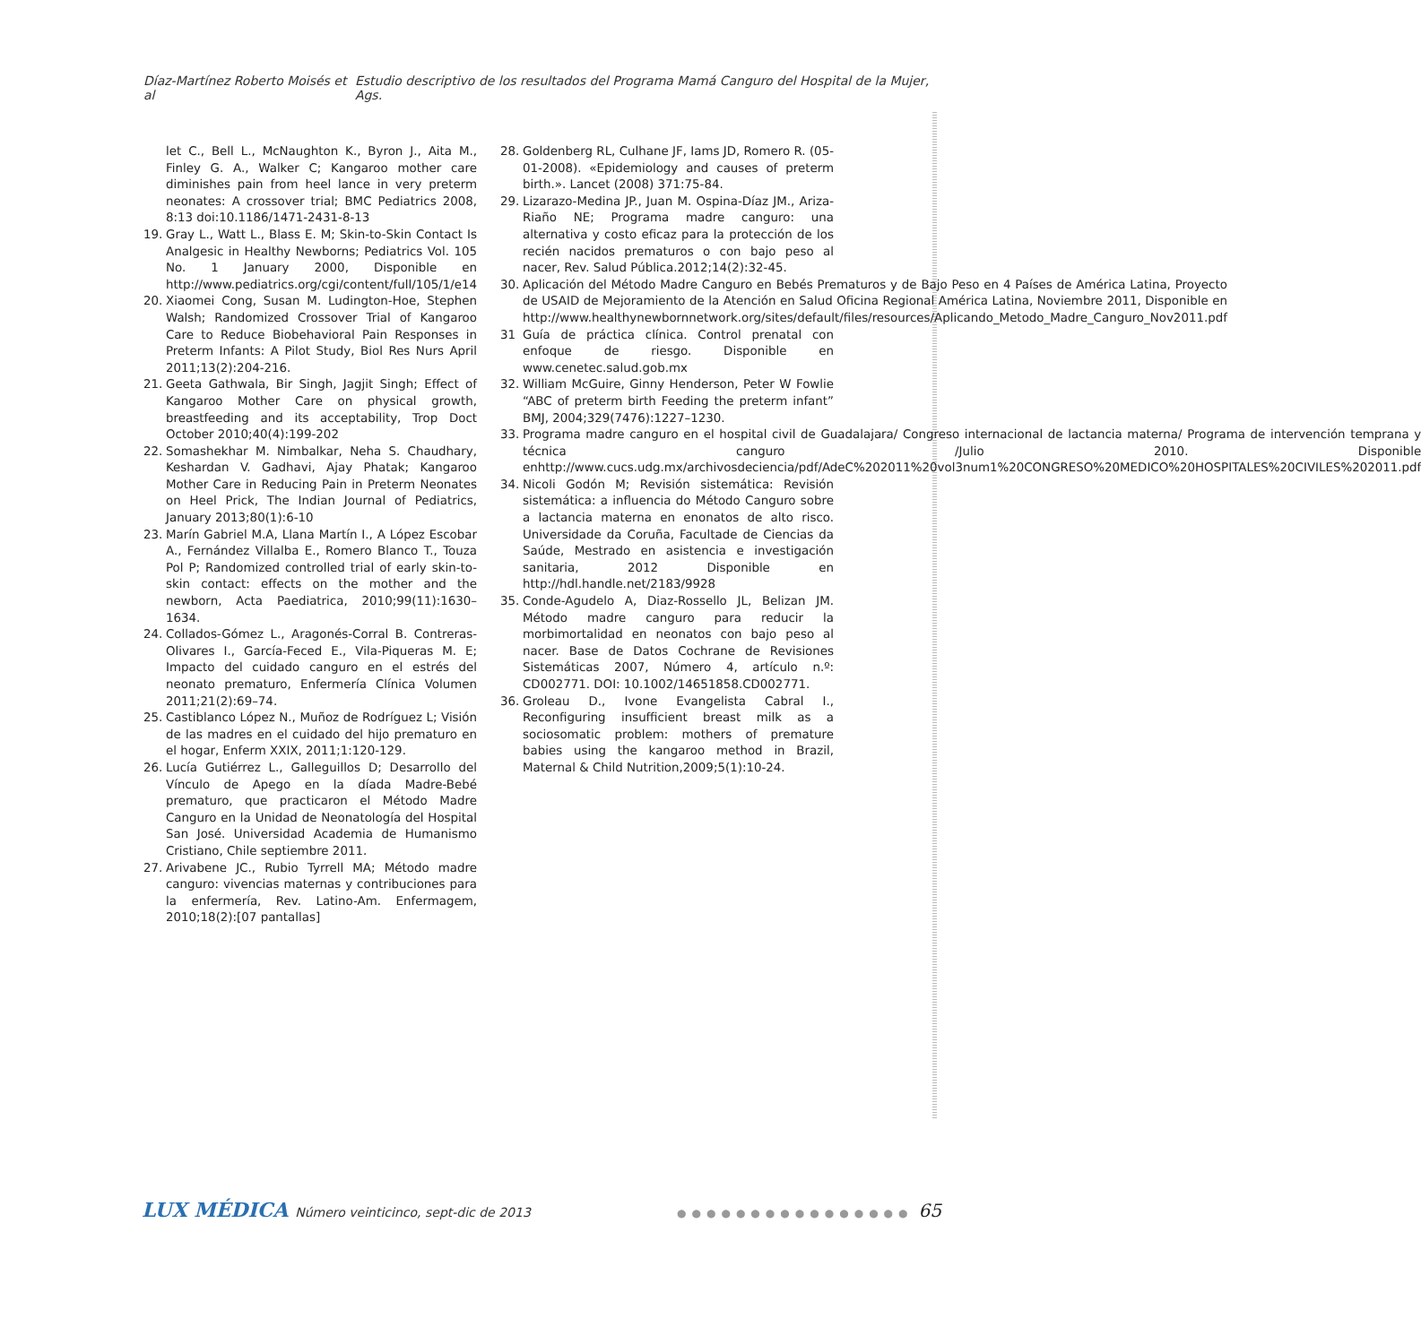Díaz-Martínez Roberto Moisés et al Estudio descriptivo de los resultados del Programa Mamá Canguro del Hospital de la Mujer, Ags.
let C., Bell L., McNaughton K., Byron J., Aita M., Finley G. A., Walker C; Kangaroo mother care diminishes pain from heel lance in very preterm neonates: A crossover trial; BMC Pediatrics 2008, 8:13 doi:10.1186/1471-2431-8-13
19. Gray L., Watt L., Blass E. M; Skin-to-Skin Contact Is Analgesic in Healthy Newborns; Pediatrics Vol. 105 No. 1 January 2000, Disponible en http://www.pediatrics.org/cgi/content/full/105/1/e14
20. Xiaomei Cong, Susan M. Ludington-Hoe, Stephen Walsh; Randomized Crossover Trial of Kangaroo Care to Reduce Biobehavioral Pain Responses in Preterm Infants: A Pilot Study, Biol Res Nurs April 2011;13(2):204-216.
21. Geeta Gathwala, Bir Singh, Jagjit Singh; Effect of Kangaroo Mother Care on physical growth, breastfeeding and its acceptability, Trop Doct October 2010;40(4):199-202
22. Somashekhar M. Nimbalkar, Neha S. Chaudhary, Keshardan V. Gadhavi, Ajay Phatak; Kangaroo Mother Care in Reducing Pain in Preterm Neonates on Heel Prick, The Indian Journal of Pediatrics, January 2013;80(1):6-10
23. Marín Gabriel M.A, Llana Martín I., A López Escobar A., Fernández Villalba E., Romero Blanco T., Touza Pol P; Randomized controlled trial of early skin-to-skin contact: effects on the mother and the newborn, Acta Paediatrica, 2010;99(11):1630–1634.
24. Collados-Gómez L., Aragonés-Corral B. Contreras-Olivares I., García-Feced E., Vila-Piqueras M. E; Impacto del cuidado canguro en el estrés del neonato prematuro, Enfermería Clínica Volumen 2011;21(2):69–74.
25. Castiblanco López N., Muñoz de Rodríguez L; Visión de las madres en el cuidado del hijo prematuro en el hogar, Enferm XXIX, 2011;1:120-129.
26. Lucía Gutiérrez L., Galleguillos D; Desarrollo del Vínculo de Apego en la díada Madre-Bebé prematuro, que practicaron el Método Madre Canguro en la Unidad de Neonatología del Hospital San José. Universidad Academia de Humanismo Cristiano, Chile septiembre 2011.
27. Arivabene JC., Rubio Tyrrell MA; Método madre canguro: vivencias maternas y contribuciones para la enfermería, Rev. Latino-Am. Enfermagem, 2010;18(2):[07 pantallas]
28. Goldenberg RL, Culhane JF, Iams JD, Romero R. (05-01-2008). «Epidemiology and causes of preterm birth.». Lancet (2008) 371:75-84.
29. Lizarazo-Medina JP., Juan M. Ospina-Díaz JM., Ariza-Riaño NE; Programa madre canguro: una alternativa y costo eficaz para la protección de los recién nacidos prematuros o con bajo peso al nacer, Rev. Salud Pública.2012;14(2):32-45.
30. Aplicación del Método Madre Canguro en Bebés Prematuros y de Bajo Peso en 4 Países de América Latina, Proyecto de USAID de Mejoramiento de la Atención en Salud Oficina Regional América Latina, Noviembre 2011, Disponible en http://www.healthynewbornnetwork.org/sites/default/files/resources/Aplicando_Metodo_Madre_Canguro_Nov2011.pdf
31 Guía de práctica clínica. Control prenatal con enfoque de riesgo. Disponible en www.cenetec.salud.gob.mx
32. William McGuire, Ginny Henderson, Peter W Fowlie “ABC of preterm birth Feeding the preterm infant” BMJ, 2004;329(7476):1227–1230.
33. Programa madre canguro en el hospital civil de Guadalajara/ Congreso internacional de lactancia materna/ Programa de intervención temprana y técnica canguro /Julio 2010. Disponible enhttp://www.cucs.udg.mx/archivosdeciencia/pdf/AdeC%202011%20vol3num1%20CONGRESO%20MEDICO%20HOSPITALES%20CIVILES%202011.pdf
34. Nicoli Godón M; Revisión sistemática: Revisión sistemática: a influencia do Método Canguro sobre a lactancia materna en enonatos de alto risco. Universidade da Coruña, Facultade de Ciencias da Saúde, Mestrado en asistencia e investigación sanitaria, 2012 Disponible en http://hdl.handle.net/2183/9928
35. Conde-Agudelo A, Diaz-Rossello JL, Belizan JM. Método madre canguro para reducir la morbimortalidad en neonatos con bajo peso al nacer. Base de Datos Cochrane de Revisiones Sistemáticas 2007, Número 4, artículo n.º: CD002771. DOI: 10.1002/14651858.CD002771.
36. Groleau D., Ivone Evangelista Cabral I., Reconfiguring insufficient breast milk as a sociosomatic problem: mothers of premature babies using the kangaroo method in Brazil, Maternal & Child Nutrition,2009;5(1):10-24.
LUX MÉDICA Número veinticinco, sept-dic de 2013 ●●●●●●●●●●●●●●●● 65